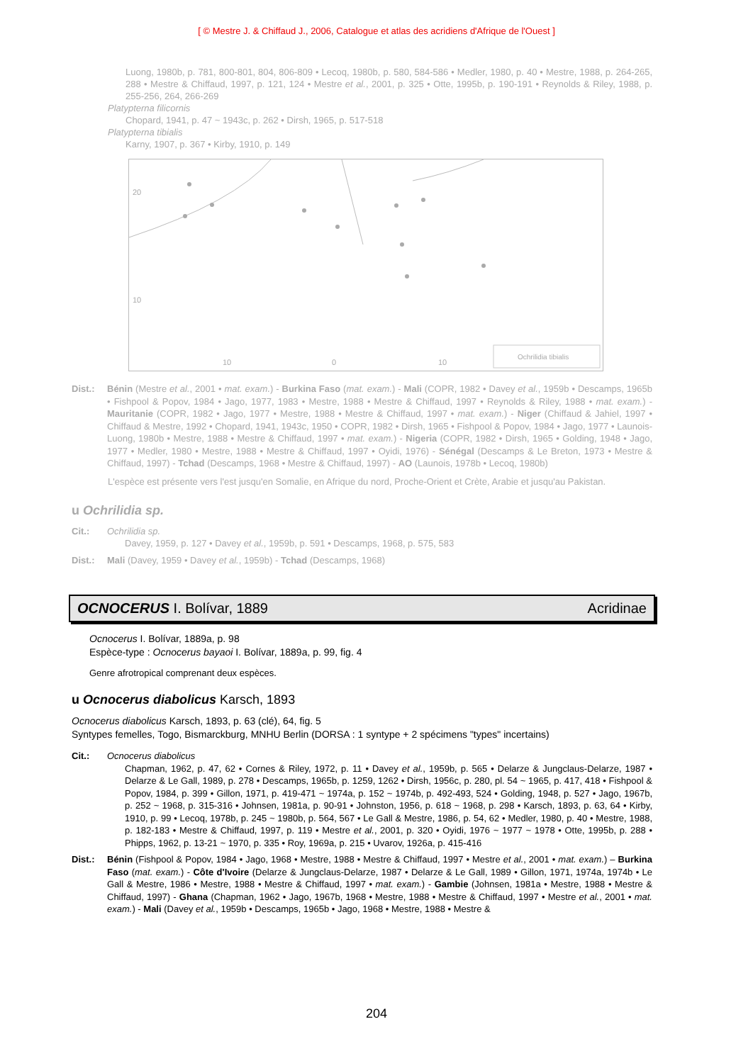[ © Mestre J. & Chiffaud J., 2006, Catalogue et atlas des acridiens d'Afrique de l'Ouest ]
Luong, 1980b, p. 781, 800-801, 804, 806-809 • Lecoq, 1980b, p. 580, 584-586 • Medler, 1980, p. 40 • Mestre, 1988, p. 264-265, 288 • Mestre & Chiffaud, 1997, p. 121, 124 • Mestre et al., 2001, p. 325 • Otte, 1995b, p. 190-191 • Reynolds & Riley, 1988, p. 255-256, 264, 266-269
Platypterna filicornis
Chopard, 1941, p. 47 ~ 1943c, p. 262 • Dirsh, 1965, p. 517-518
Platypterna tibialis
Karny, 1907, p. 367 • Kirby, 1910, p. 149
20
10
10
0
10
Ochrilidia tibialis
Dist.: Bénin (Mestre et al., 2001 • mat. exam.) - Burkina Faso (mat. exam.) - Mali (COPR, 1982 • Davey et al., 1959b • Descamps, 1965b • Fishpool & Popov, 1984 • Jago, 1977, 1983 • Mestre, 1988 • Mestre & Chiffaud, 1997 • Reynolds & Riley, 1988 • mat. exam.) - Mauritanie (COPR, 1982 • Jago, 1977 • Mestre, 1988 • Mestre & Chiffaud, 1997 • mat. exam.) - Niger (Chiffaud & Jahiel, 1997 • Chiffaud & Mestre, 1992 • Chopard, 1941, 1943c, 1950 • COPR, 1982 • Dirsh, 1965 • Fishpool & Popov, 1984 • Jago, 1977 • Launois-Luong, 1980b • Mestre, 1988 • Mestre & Chiffaud, 1997 • mat. exam.) - Nigeria (COPR, 1982 • Dirsh, 1965 • Golding, 1948 • Jago, 1977 • Medler, 1980 • Mestre, 1988 • Mestre & Chiffaud, 1997 • Oyidi, 1976) - Sénégal (Descamps & Le Breton, 1973 • Mestre & Chiffaud, 1997) - Tchad (Descamps, 1968 • Mestre & Chiffaud, 1997) - AO (Launois, 1978b • Lecoq, 1980b)
L'espèce est présente vers l'est jusqu'en Somalie, en Afrique du nord, Proche-Orient et Crète, Arabie et jusqu'au Pakistan.
u Ochrilidia sp.
Cit.: Ochrilidia sp.
Davey, 1959, p. 127 • Davey et al., 1959b, p. 591 • Descamps, 1968, p. 575, 583
Dist.: Mali (Davey, 1959 • Davey et al., 1959b) - Tchad (Descamps, 1968)
OCNOCERUS I. Bolívar, 1889 Acridinae
Ocnocerus I. Bolívar, 1889a, p. 98
Espèce-type : Ocnocerus bayaoi I. Bolívar, 1889a, p. 99, fig. 4
Genre afrotropical comprenant deux espèces.
u Ocnocerus diabolicus Karsch, 1893
Ocnocerus diabolicus Karsch, 1893, p. 63 (clé), 64, fig. 5
Syntypes femelles, Togo, Bismarckburg, MNHU Berlin (DORSA : 1 syntype + 2 spécimens "types" incertains)
Cit.: Ocnocerus diabolicus
Chapman, 1962, p. 47, 62 • Cornes & Riley, 1972, p. 11 • Davey et al., 1959b, p. 565 • Delarze & Jungclaus-Delarze, 1987 • Delarze & Le Gall, 1989, p. 278 • Descamps, 1965b, p. 1259, 1262 • Dirsh, 1956c, p. 280, pl. 54 ~ 1965, p. 417, 418 • Fishpool & Popov, 1984, p. 399 • Gillon, 1971, p. 419-471 ~ 1974a, p. 152 ~ 1974b, p. 492-493, 524 • Golding, 1948, p. 527 • Jago, 1967b, p. 252 ~ 1968, p. 315-316 • Johnsen, 1981a, p. 90-91 • Johnston, 1956, p. 618 ~ 1968, p. 298 • Karsch, 1893, p. 63, 64 • Kirby, 1910, p. 99 • Lecoq, 1978b, p. 245 ~ 1980b, p. 564, 567 • Le Gall & Mestre, 1986, p. 54, 62 • Medler, 1980, p. 40 • Mestre, 1988, p. 182-183 • Mestre & Chiffaud, 1997, p. 119 • Mestre et al., 2001, p. 320 • Oyidi, 1976 ~ 1977 ~ 1978 • Otte, 1995b, p. 288 • Phipps, 1962, p. 13-21 ~ 1970, p. 335 • Roy, 1969a, p. 215 • Uvarov, 1926a, p. 415-416
Dist.: Bénin (Fishpool & Popov, 1984 • Jago, 1968 • Mestre, 1988 • Mestre & Chiffaud, 1997 • Mestre et al., 2001 • mat. exam.) – Burkina Faso (mat. exam.) - Côte d'Ivoire (Delarze & Jungclaus-Delarze, 1987 • Delarze & Le Gall, 1989 • Gillon, 1971, 1974a, 1974b • Le Gall & Mestre, 1986 • Mestre, 1988 • Mestre & Chiffaud, 1997 • mat. exam.) - Gambie (Johnsen, 1981a • Mestre, 1988 • Mestre & Chiffaud, 1997) - Ghana (Chapman, 1962 • Jago, 1967b, 1968 • Mestre, 1988 • Mestre & Chiffaud, 1997 • Mestre et al., 2001 • mat. exam.) - Mali (Davey et al., 1959b • Descamps, 1965b • Jago, 1968 • Mestre, 1988 • Mestre &
204